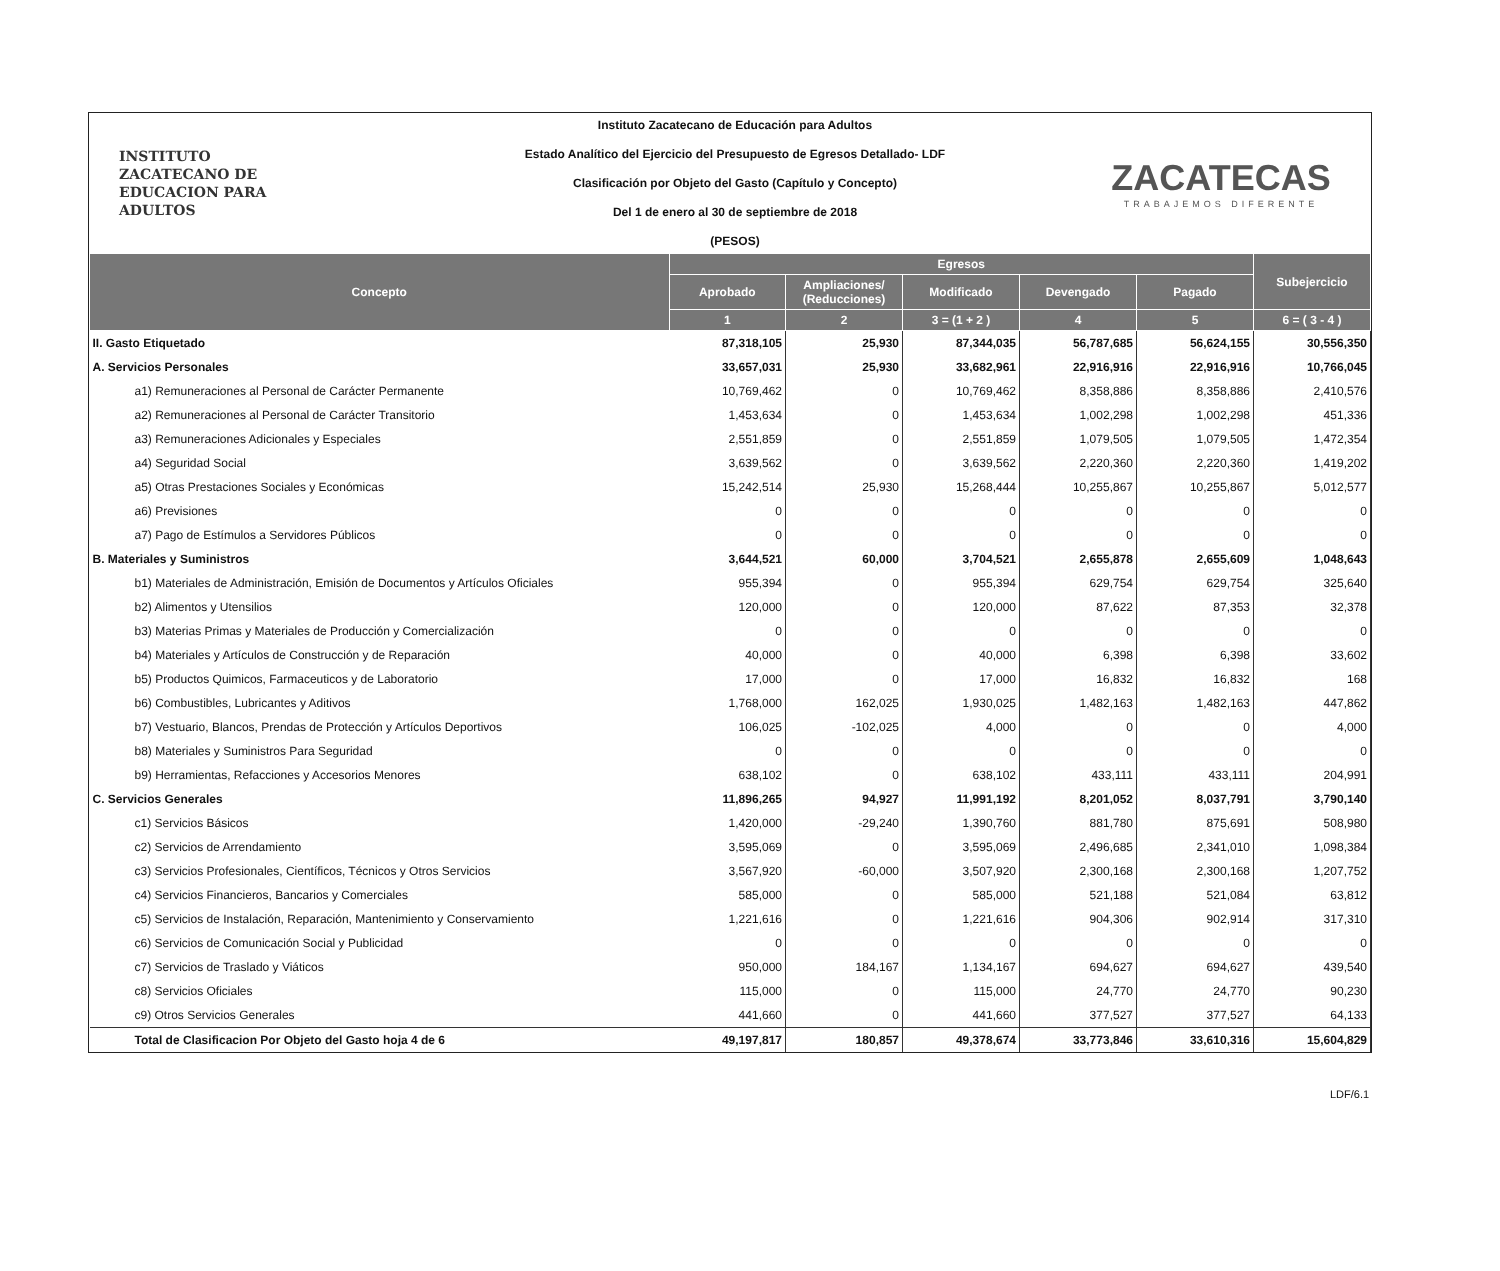INSTITUTO
ZACATECANO DE
EDUCACION PARA
ADULTOS
Instituto Zacatecano de Educación para Adultos
Estado Analítico del Ejercicio del Presupuesto de Egresos Detallado- LDF
Clasificación por Objeto del Gasto (Capítulo y Concepto)
Del 1 de enero al 30 de septiembre de 2018
(PESOS)
ZACATECAS
TRABAJEMOS DIFERENTE
| Concepto | Egresos | | | | | Subejercicio |
| --- | --- | --- | --- | --- | --- | --- |
| | Aprobado | Ampliaciones/ (Reducciones) | Modificado | Devengado | Pagado | |
| | 1 | 2 | 3 = (1 + 2 ) | 4 | 5 | 6 = ( 3 - 4 ) |
| II. Gasto Etiquetado | 87,318,105 | 25,930 | 87,344,035 | 56,787,685 | 56,624,155 | 30,556,350 |
| A. Servicios Personales | 33,657,031 | 25,930 | 33,682,961 | 22,916,916 | 22,916,916 | 10,766,045 |
| a1) Remuneraciones al Personal de Carácter Permanente | 10,769,462 | 0 | 10,769,462 | 8,358,886 | 8,358,886 | 2,410,576 |
| a2) Remuneraciones al Personal de Carácter Transitorio | 1,453,634 | 0 | 1,453,634 | 1,002,298 | 1,002,298 | 451,336 |
| a3) Remuneraciones Adicionales y Especiales | 2,551,859 | 0 | 2,551,859 | 1,079,505 | 1,079,505 | 1,472,354 |
| a4) Seguridad Social | 3,639,562 | 0 | 3,639,562 | 2,220,360 | 2,220,360 | 1,419,202 |
| a5) Otras Prestaciones Sociales y Económicas | 15,242,514 | 25,930 | 15,268,444 | 10,255,867 | 10,255,867 | 5,012,577 |
| a6) Previsiones | 0 | 0 | 0 | 0 | 0 | 0 |
| a7) Pago de Estímulos a Servidores Públicos | 0 | 0 | 0 | 0 | 0 | 0 |
| B. Materiales y Suministros | 3,644,521 | 60,000 | 3,704,521 | 2,655,878 | 2,655,609 | 1,048,643 |
| b1) Materiales de Administración, Emisión de Documentos y Artículos Oficiales | 955,394 | 0 | 955,394 | 629,754 | 629,754 | 325,640 |
| b2) Alimentos y Utensilios | 120,000 | 0 | 120,000 | 87,622 | 87,353 | 32,378 |
| b3) Materias Primas y Materiales de Producción y Comercialización | 0 | 0 | 0 | 0 | 0 | 0 |
| b4) Materiales y Artículos de Construcción y de Reparación | 40,000 | 0 | 40,000 | 6,398 | 6,398 | 33,602 |
| b5) Productos Quimicos, Farmaceuticos y de Laboratorio | 17,000 | 0 | 17,000 | 16,832 | 16,832 | 168 |
| b6) Combustibles, Lubricantes y Aditivos | 1,768,000 | 162,025 | 1,930,025 | 1,482,163 | 1,482,163 | 447,862 |
| b7) Vestuario, Blancos, Prendas de Protección y Artículos Deportivos | 106,025 | -102,025 | 4,000 | 0 | 0 | 4,000 |
| b8) Materiales y Suministros Para Seguridad | 0 | 0 | 0 | 0 | 0 | 0 |
| b9) Herramientas, Refacciones y Accesorios Menores | 638,102 | 0 | 638,102 | 433,111 | 433,111 | 204,991 |
| C. Servicios Generales | 11,896,265 | 94,927 | 11,991,192 | 8,201,052 | 8,037,791 | 3,790,140 |
| c1) Servicios Básicos | 1,420,000 | -29,240 | 1,390,760 | 881,780 | 875,691 | 508,980 |
| c2) Servicios de Arrendamiento | 3,595,069 | 0 | 3,595,069 | 2,496,685 | 2,341,010 | 1,098,384 |
| c3) Servicios Profesionales, Científicos, Técnicos y Otros Servicios | 3,567,920 | -60,000 | 3,507,920 | 2,300,168 | 2,300,168 | 1,207,752 |
| c4) Servicios Financieros, Bancarios y Comerciales | 585,000 | 0 | 585,000 | 521,188 | 521,084 | 63,812 |
| c5) Servicios de Instalación, Reparación, Mantenimiento y Conservamiento | 1,221,616 | 0 | 1,221,616 | 904,306 | 902,914 | 317,310 |
| c6) Servicios de Comunicación Social y Publicidad | 0 | 0 | 0 | 0 | 0 | 0 |
| c7) Servicios de Traslado y Viáticos | 950,000 | 184,167 | 1,134,167 | 694,627 | 694,627 | 439,540 |
| c8) Servicios Oficiales | 115,000 | 0 | 115,000 | 24,770 | 24,770 | 90,230 |
| c9) Otros Servicios Generales | 441,660 | 0 | 441,660 | 377,527 | 377,527 | 64,133 |
| Total de Clasificacion Por Objeto del Gasto hoja 4 de 6 | 49,197,817 | 180,857 | 49,378,674 | 33,773,846 | 33,610,316 | 15,604,829 |
LDF/6.1